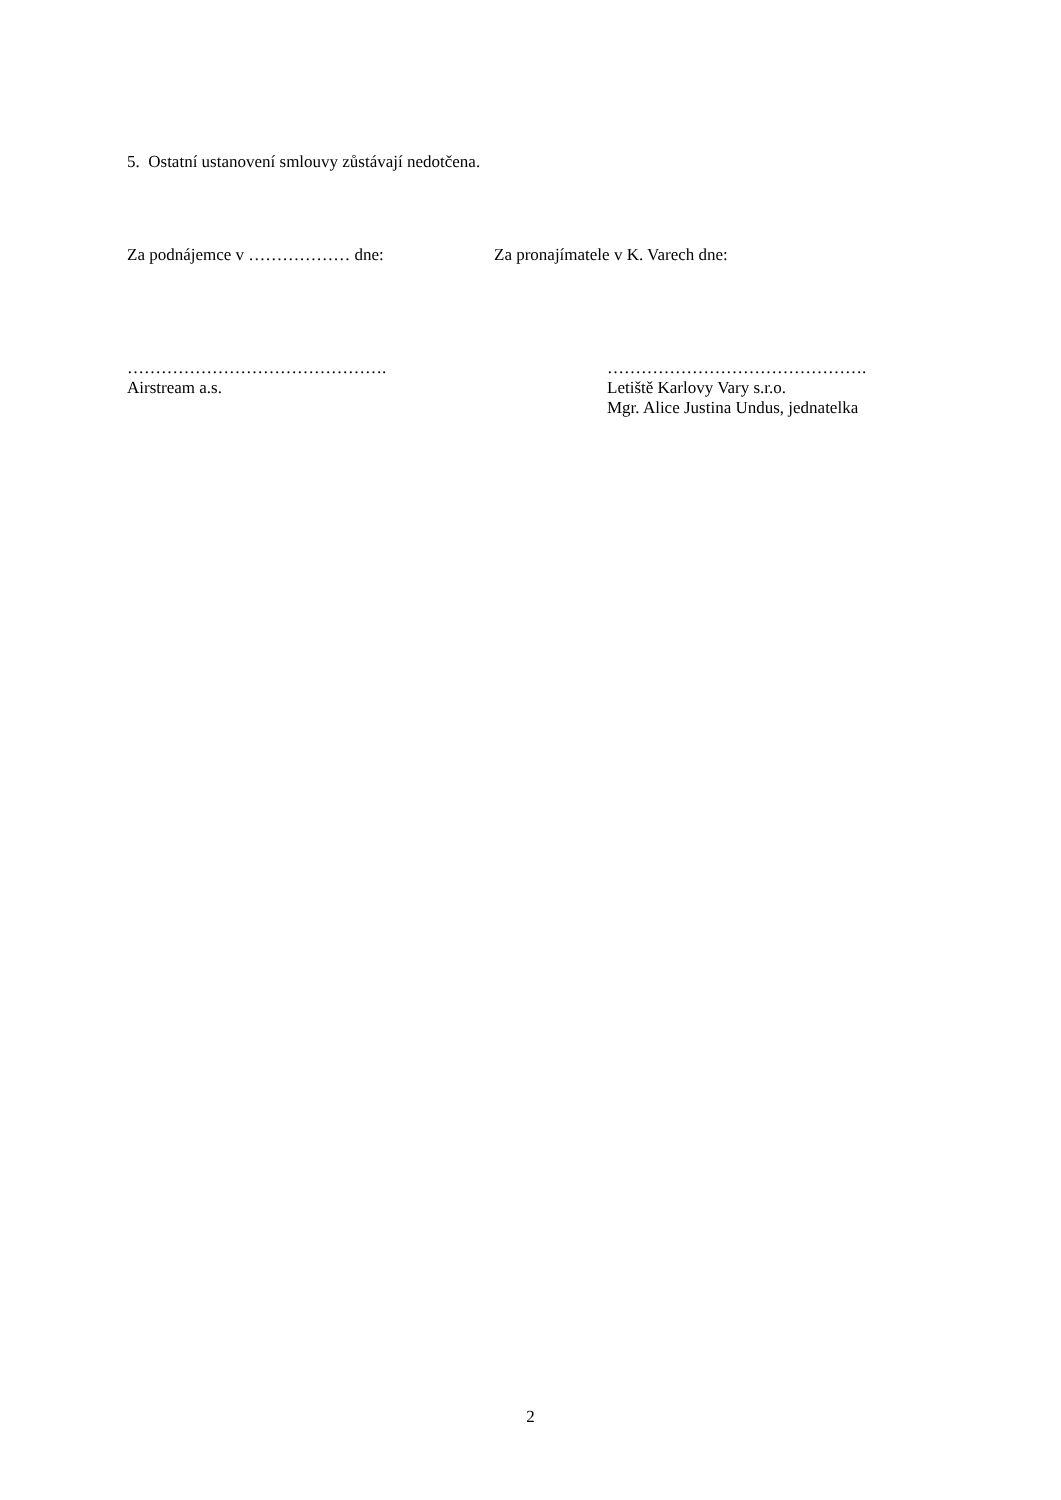5. Ostatní ustanovení smlouvy zůstávají nedotčena.
Za podnájemce v ……………… dne: Za pronajímatele v K. Varech dne:
……………………………………….
Airstream a.s.
……………………………………….
Letiště Karlovy Vary s.r.o.
Mgr. Alice Justina Undus, jednatelka
2